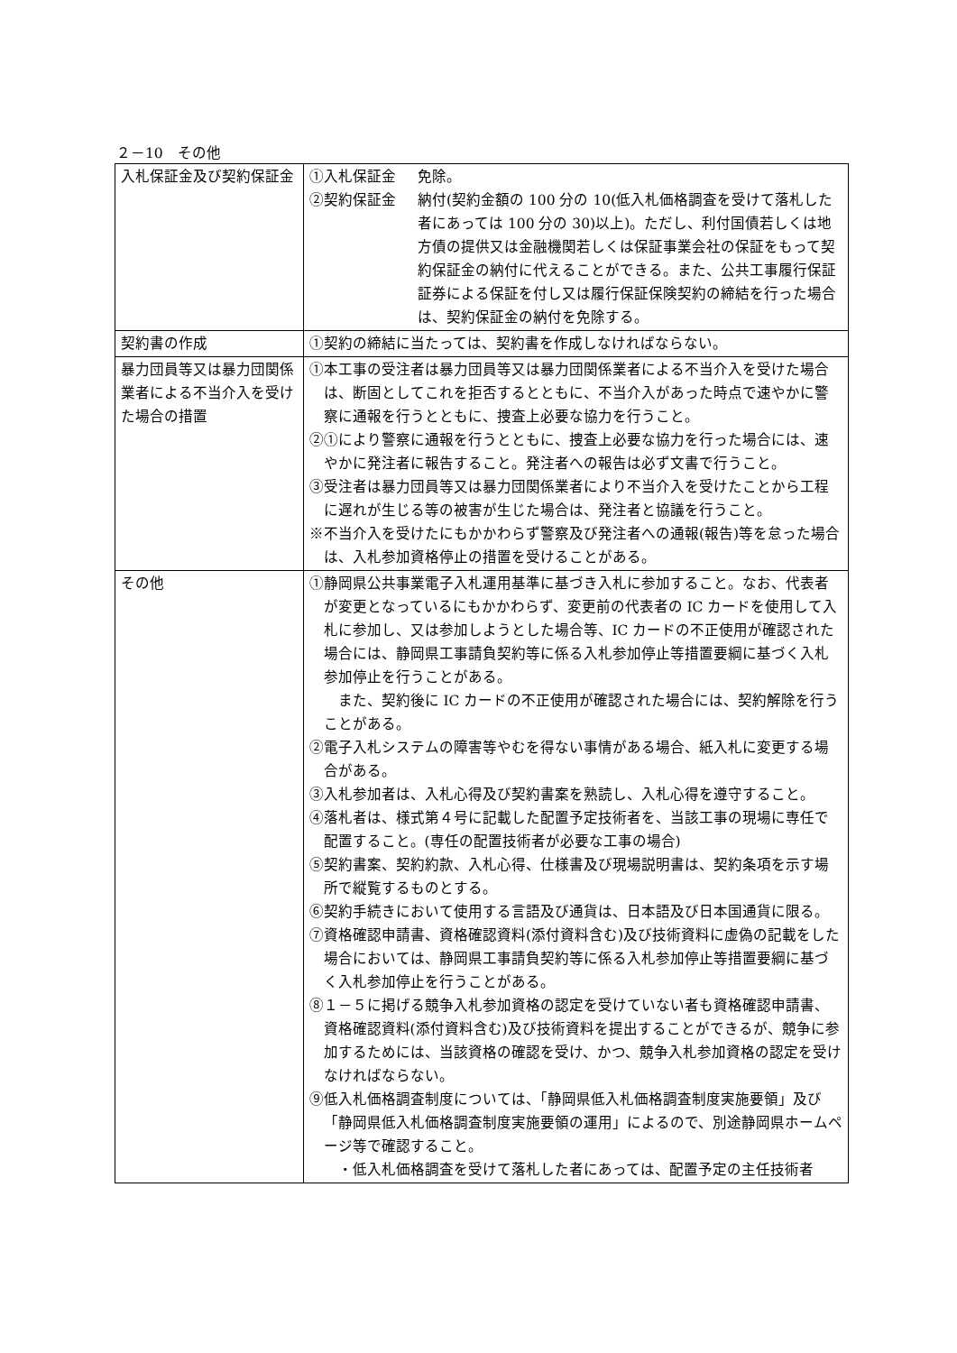２－10　その他
| 入札保証金及び契約保証金 | ①入札保証金 免除。 ②契約保証金 納付(契約金額の 100 分の 10(低入札価格調査を受けて落札した者にあっては 100 分の 30)以上)。ただし、利付国債若しくは地方債の提供又は金融機関若しくは保証事業会社の保証をもって契約保証金の納付に代えることができる。また、公共工事履行保証証券による保証を付し又は履行保証保険契約の締結を行った場合は、契約保証金の納付を免除する。 |
| 契約書の作成 | ①契約の締結に当たっては、契約書を作成しなければならない。 |
| 暴力団員等又は暴力団関係業者による不当介入を受けた場合の措置 | ①本工事の受注者は暴力団員等又は暴力団関係業者による不当介入を受けた場合は、断固としてこれを拒否するとともに、不当介入があった時点で速やかに警察に通報を行うとともに、捜査上必要な協力を行うこと。 ②①により警察に通報を行うとともに、捜査上必要な協力を行った場合には、速やかに発注者に報告すること。発注者への報告は必ず文書で行うこと。 ③受注者は暴力団員等又は暴力団関係業者により不当介入を受けたことから工程に遅れが生じる等の被害が生じた場合は、発注者と協議を行うこと。 ※不当介入を受けたにもかかわらず警察及び発注者への通報(報告)等を怠った場合は、入札参加資格停止の措置を受けることがある。 |
| その他 | ①静岡県公共事業電子入札運用基準に基づき入札に参加すること。なお、代表者が変更となっているにもかかわらず、変更前の代表者の IC カードを使用して入札に参加し、又は参加しようとした場合等、IC カードの不正使用が確認された場合には、静岡県工事請負契約等に係る入札参加停止等措置要綱に基づく入札参加停止を行うことがある。 また、契約後に IC カードの不正使用が確認された場合には、契約解除を行うことがある。 ②電子入札システムの障害等やむを得ない事情がある場合、紙入札に変更する場合がある。 ③入札参加者は、入札心得及び契約書案を熟読し、入札心得を遵守すること。 ④落札者は、様式第４号に記載した配置予定技術者を、当該工事の現場に専任で配置すること。(専任の配置技術者が必要な工事の場合) ⑤契約書案、契約約款、入札心得、仕様書及び現場説明書は、契約条項を示す場所で縦覧するものとする。 ⑥契約手続きにおいて使用する言語及び通貨は、日本語及び日本国通貨に限る。 ⑦資格確認申請書、資格確認資料(添付資料含む)及び技術資料に虚偽の記載をした場合においては、静岡県工事請負契約等に係る入札参加停止等措置要綱に基づく入札参加停止を行うことがある。 ⑧１－５に掲げる競争入札参加資格の認定を受けていない者も資格確認申請書、資格確認資料(添付資料含む)及び技術資料を提出することができるが、競争に参加するためには、当該資格の確認を受け、かつ、競争入札参加資格の認定を受けなければならない。 ⑨低入札価格調査制度については、「静岡県低入札価格調査制度実施要領」及び「静岡県低入札価格調査制度実施要領の運用」によるので、別途静岡県ホームページ等で確認すること。 ・低入札価格調査を受けて落札した者にあっては、配置予定の主任技術者 |